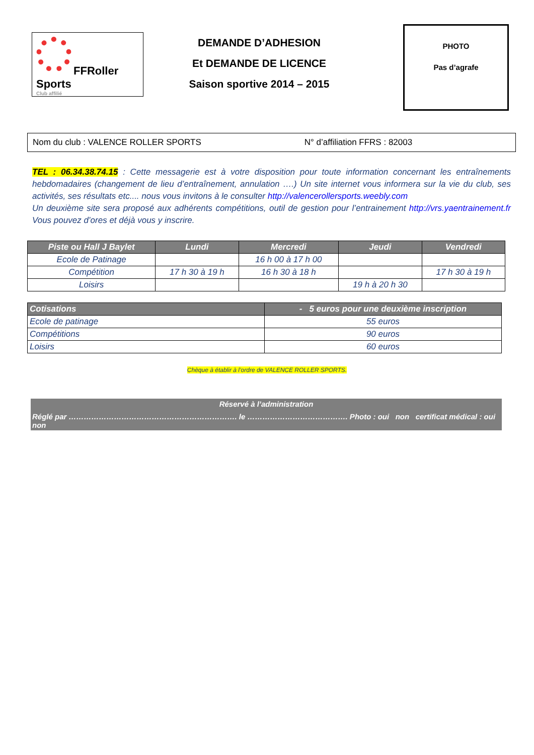FFRoller Sports
Club affilié
DEMANDE D’ADHESION
Et DEMANDE DE LICENCE
Saison sportive 2014 – 2015
PHOTO
Pas d’agrafe
Nom du club : VALENCE ROLLER SPORTS N° d’affiliation FFRS : 82003
TEL : 06.34.38.74.15 : Cette messagerie est à votre disposition pour toute information concernant les entraînements hebdomadaires (changement de lieu d’entraînement, annulation ….) Un site internet vous informera sur la vie du club, ses activités, ses résultats etc.... nous vous invitons à le consulter http://valencerollersports.weebly.com
Un deuxième site sera proposé aux adhérents compétitions, outil de gestion pour l’entrainement http://vrs.yaentrainement.fr Vous pouvez d’ores et déjà vous y inscrire.
| Piste ou Hall J Baylet | Lundi | Mercredi | Jeudi | Vendredi |
| --- | --- | --- | --- | --- |
| Ecole de Patinage | | 16 h 00 à 17 h 00 | | |
| Compétition | 17 h 30 à 19 h | 16 h 30 à 18 h | | 17 h 30 à 19 h |
| Loisirs | | | 19 h à 20 h 30 | |
| Cotisations | - 5 euros pour une deuxième inscription |
| --- | --- |
| Ecole de patinage | 55 euros |
| Compétitions | 90 euros |
| Loisirs | 60 euros |
Chèque à établir à l’ordre de VALENCE ROLLER SPORTS.
Réservé à l’administration
Réglé par …………………………………………………………. le …………………………………. Photo : oui non certificat médical : oui non